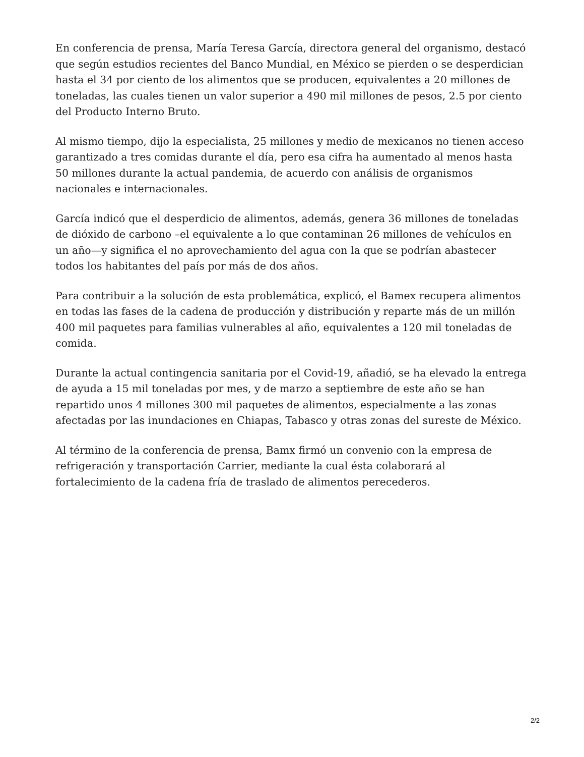En conferencia de prensa, María Teresa García, directora general del organismo, destacó que según estudios recientes del Banco Mundial, en México se pierden o se desperdician hasta el 34 por ciento de los alimentos que se producen, equivalentes a 20 millones de toneladas, las cuales tienen un valor superior a 490 mil millones de pesos, 2.5 por ciento del Producto Interno Bruto.
Al mismo tiempo, dijo la especialista, 25 millones y medio de mexicanos no tienen acceso garantizado a tres comidas durante el día, pero esa cifra ha aumentado al menos hasta 50 millones durante la actual pandemia, de acuerdo con análisis de organismos nacionales e internacionales.
García indicó que el desperdicio de alimentos, además, genera 36 millones de toneladas de dióxido de carbono –el equivalente a lo que contaminan 26 millones de vehículos en un año—y significa el no aprovechamiento del agua con la que se podrían abastecer todos los habitantes del país por más de dos años.
Para contribuir a la solución de esta problemática, explicó, el Bamex recupera alimentos en todas las fases de la cadena de producción y distribución y reparte más de un millón 400 mil paquetes para familias vulnerables al año, equivalentes a 120 mil toneladas de comida.
Durante la actual contingencia sanitaria por el Covid-19, añadió, se ha elevado la entrega de ayuda a 15 mil toneladas por mes, y de marzo a septiembre de este año se han repartido unos 4 millones 300 mil paquetes de alimentos, especialmente a las zonas afectadas por las inundaciones en Chiapas, Tabasco y otras zonas del sureste de México.
Al término de la conferencia de prensa, Bamx firmó un convenio con la empresa de refrigeración y transportación Carrier, mediante la cual ésta colaborará al fortalecimiento de la cadena fría de traslado de alimentos perecederos.
2/2